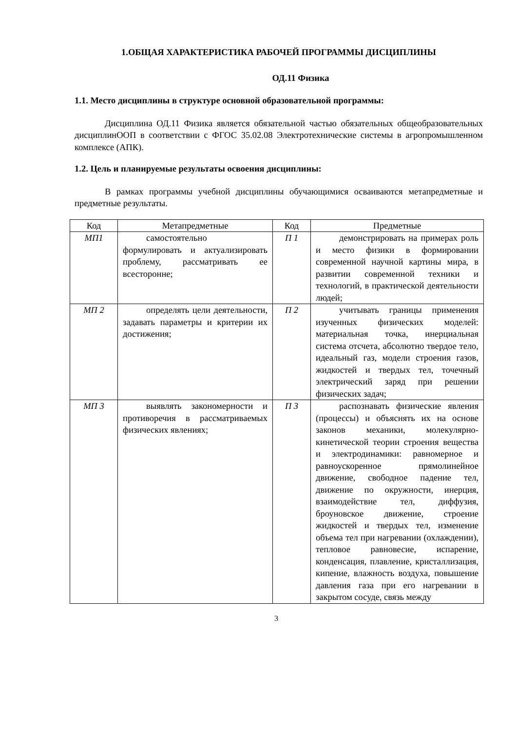1.ОБЩАЯ ХАРАКТЕРИСТИКА РАБОЧЕЙ ПРОГРАММЫ ДИСЦИПЛИНЫ
ОД.11 Физика
1.1. Место дисциплины в структуре основной образовательной программы:
Дисциплина ОД.11 Физика является обязательной частью обязательных общеобразовательных дисциплинООП в соответствии с ФГОС 35.02.08 Электротехнические системы в агропромышленном комплексе (АПК).
1.2. Цель и планируемые результаты освоения дисциплины:
В рамках программы учебной дисциплины обучающимися осваиваются метапредметные и предметные результаты.
| Код | Метапредметные | Код | Предметные |
| --- | --- | --- | --- |
| МП1 | самостоятельно формулировать и актуализировать проблему, рассматривать ее всесторонне; | П 1 | демонстрировать на примерах роль и место физики в формировании современной научной картины мира, в развитии современной техники и технологий, в практической деятельности людей; |
| МП 2 | определять цели деятельности, задавать параметры и критерии их достижения; | П 2 | учитывать границы применения изученных физических моделей: материальная точка, инерциальная система отсчета, абсолютно твердое тело, идеальный газ, модели строения газов, жидкостей и твердых тел, точечный электрический заряд при решении физических задач; |
| МП 3 | выявлять закономерности и противоречия в рассматриваемых физических явлениях; | П 3 | распознавать физические явления (процессы) и объяснять их на основе законов механики, молекулярно-кинетической теории строения вещества и электродинамики: равномерное и равноускоренное прямолинейное движение, свободное падение тел, движение по окружности, инерция, взаимодействие тел, диффузия, броуновское движение, строение жидкостей и твердых тел, изменение объема тел при нагревании (охлаждении), тепловое равновесие, испарение, конденсация, плавление, кристаллизация, кипение, влажность воздуха, повышение давления газа при его нагревании в закрытом сосуде, связь между |
3